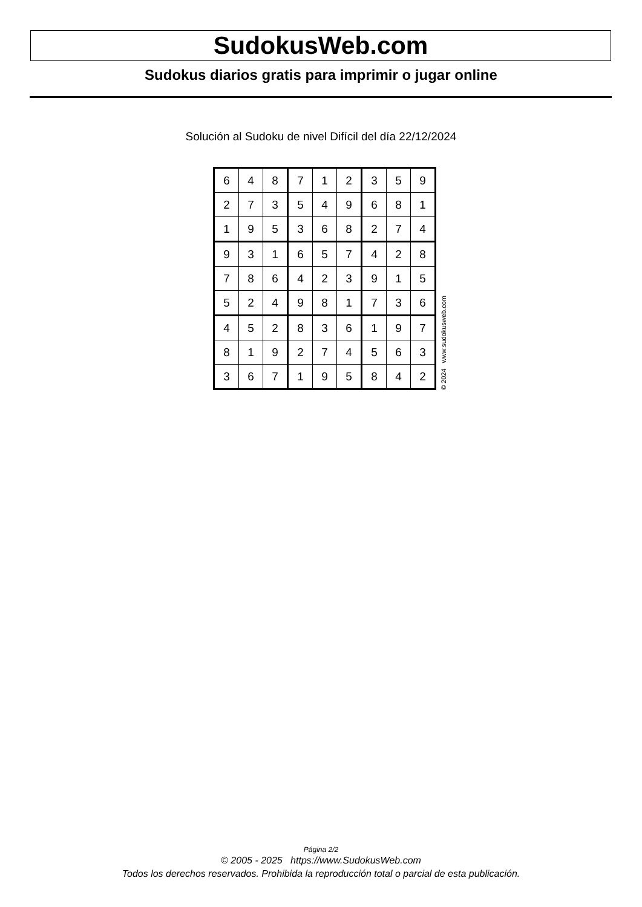SudokusWeb.com
Sudokus diarios gratis para imprimir o jugar online
Solución al Sudoku de nivel Difícil del día 22/12/2024
| 6 | 4 | 8 | 7 | 1 | 2 | 3 | 5 | 9 |
| 2 | 7 | 3 | 5 | 4 | 9 | 6 | 8 | 1 |
| 1 | 9 | 5 | 3 | 6 | 8 | 2 | 7 | 4 |
| 9 | 3 | 1 | 6 | 5 | 7 | 4 | 2 | 8 |
| 7 | 8 | 6 | 4 | 2 | 3 | 9 | 1 | 5 |
| 5 | 2 | 4 | 9 | 8 | 1 | 7 | 3 | 6 |
| 4 | 5 | 2 | 8 | 3 | 6 | 1 | 9 | 7 |
| 8 | 1 | 9 | 2 | 7 | 4 | 5 | 6 | 3 |
| 3 | 6 | 7 | 1 | 9 | 5 | 8 | 4 | 2 |
© 2024 www.sudokusweb.com
Página 2/2
© 2005 - 2025 https://www.SudokusWeb.com
Todos los derechos reservados. Prohibida la reproducción total o parcial de esta publicación.